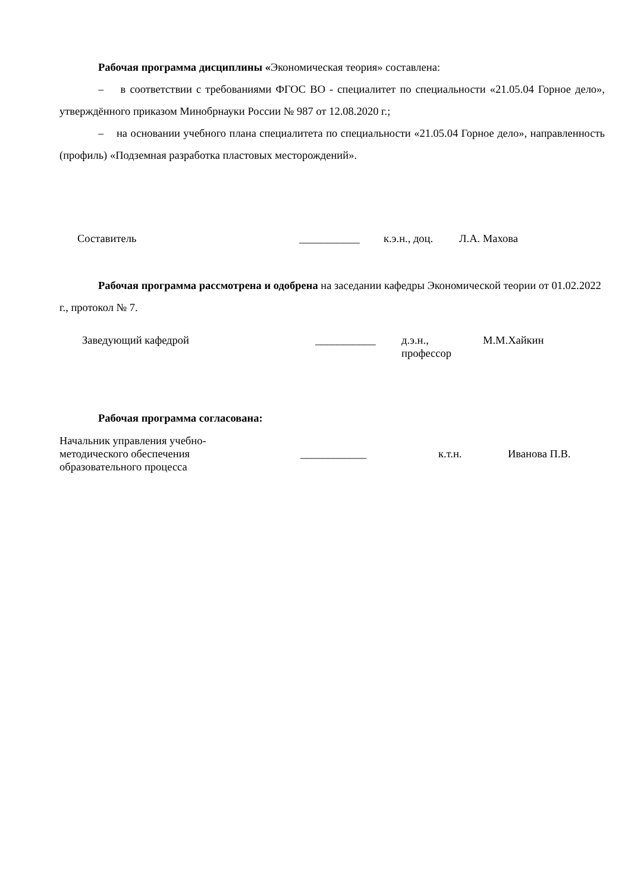Рабочая программа дисциплины «Экономическая теория» составлена:
– в соответствии с требованиями ФГОС ВО - специалитет по специальности «21.05.04 Горное дело», утверждённого приказом Минобрнауки России № 987 от 12.08.2020 г.;
– на основании учебного плана специалитета по специальности «21.05.04 Горное дело», направленность (профиль) «Подземная разработка пластовых месторождений».
Составитель ___________ к.э.н., доц.
Л.А. Махова
Рабочая программа рассмотрена и одобрена на заседании кафедры Экономической теории от 01.02.2022 г., протокол № 7.
Заведующий кафедрой ___________ д.э.н.,
профессор
М.М.Хайкин
Рабочая программа согласована:
Начальник управления учебно-
методического обеспечения
образовательного процесса
____________ к.т.н. Иванова П.В.